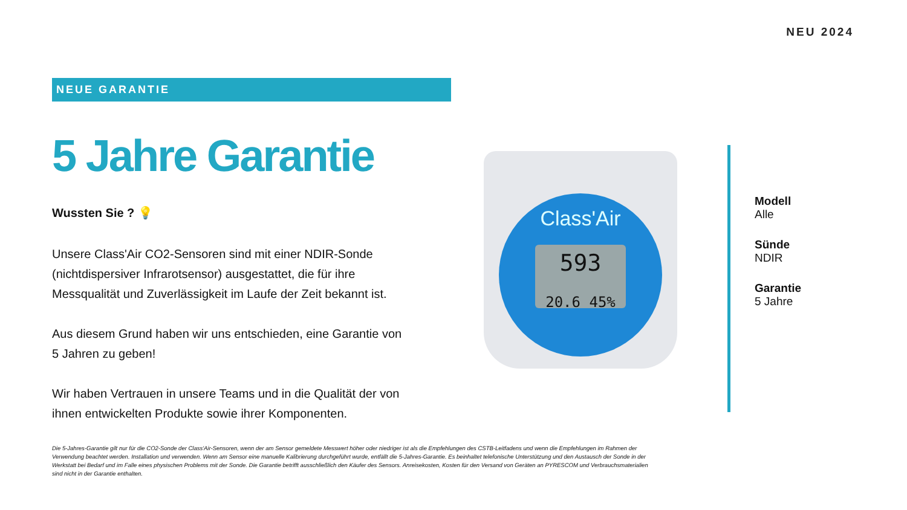NEU 2024
NEUE GARANTIE
5 Jahre Garantie
Wussten Sie ? 💡
Unsere Class'Air CO2-Sensoren sind mit einer NDIR-Sonde (nichtdispersiver Infrarotsensor) ausgestattet, die für ihre Messqualität und Zuverlässigkeit im Laufe der Zeit bekannt ist.
Aus diesem Grund haben wir uns entschieden, eine Garantie von 5 Jahren zu geben!
Wir haben Vertrauen in unsere Teams und in die Qualität der von ihnen entwickelten Produkte sowie ihrer Komponenten.
Class'Air
593
20.6 45%
Modell
Alle
Sünde
NDIR
Garantie
5 Jahre
Die 5-Jahres-Garantie gilt nur für die CO2-Sonde der Class'Air-Sensoren, wenn der am Sensor gemeldete Messwert höher oder niedriger ist als die Empfehlungen des CSTB-Leitfadens und wenn die Empfehlungen im Rahmen der Verwendung beachtet werden. Installation und verwenden. Wenn am Sensor eine manuelle Kalibrierung durchgeführt wurde, entfällt die 5-Jahres-Garantie. Es beinhaltet telefonische Unterstützung und den Austausch der Sonde in der Werkstatt bei Bedarf und im Falle eines physischen Problems mit der Sonde. Die Garantie betrifft ausschließlich den Käufer des Sensors. Anreisekosten, Kosten für den Versand von Geräten an PYRESCOM und Verbrauchsmaterialien sind nicht in der Garantie enthalten.